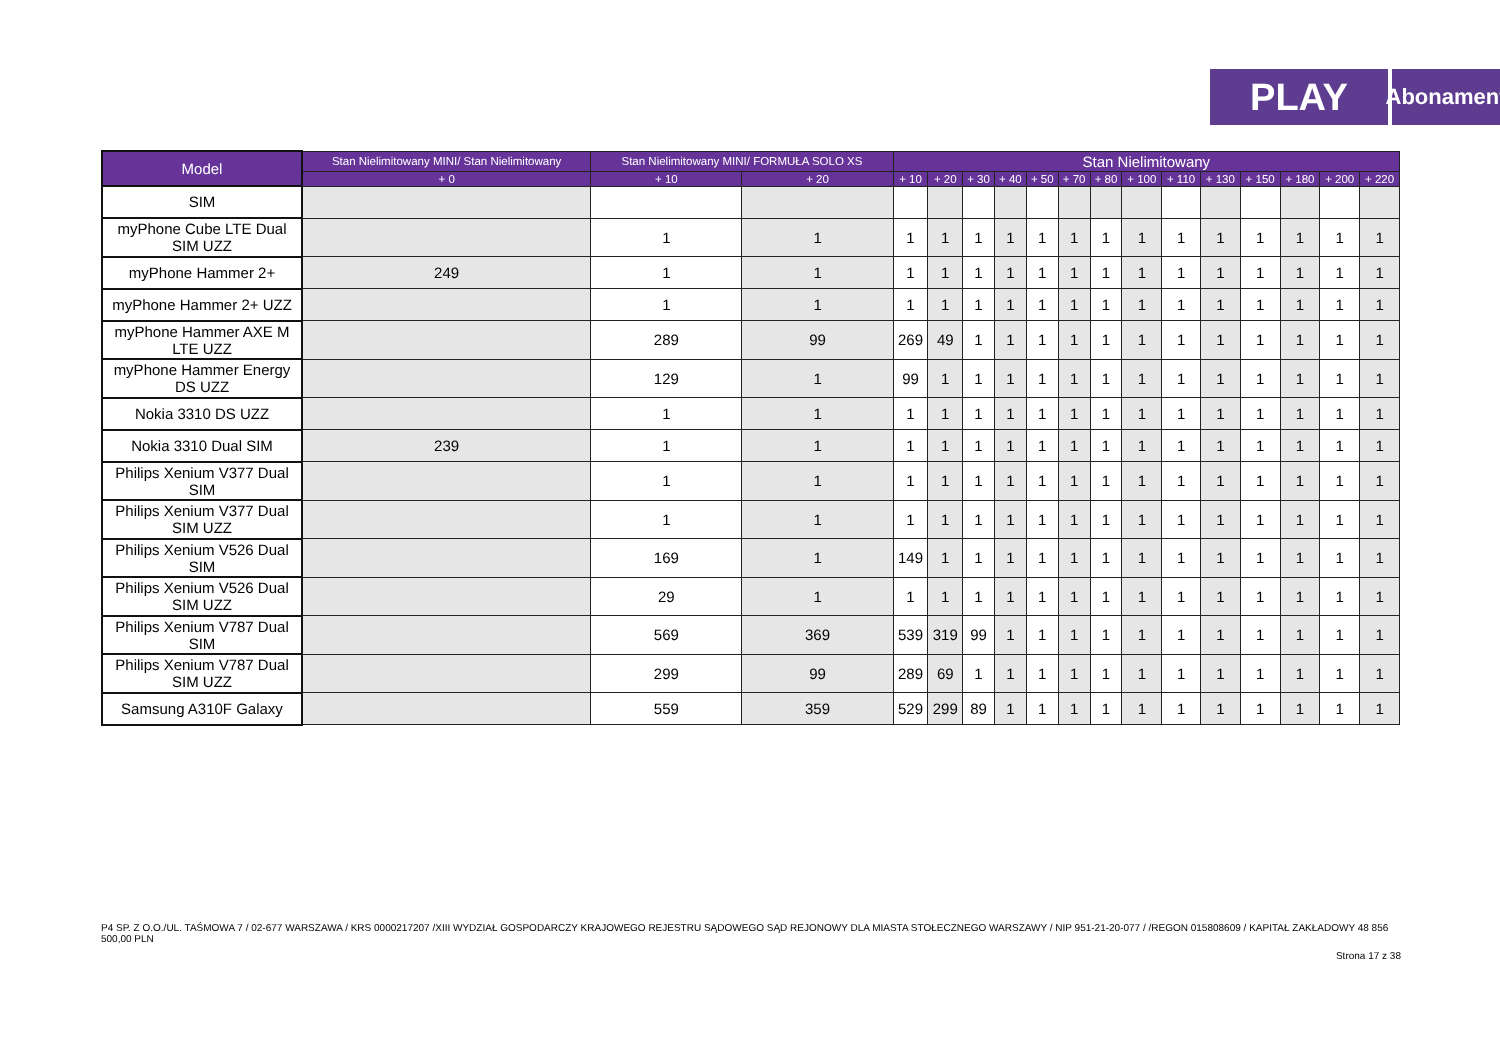PLAY
Abonament
| Model | Stan Nielimitowany MINI/ Stan Nielimitowany | Stan Nielimitowany MINI/ FORMUŁA SOLO XS | | Stan Nielimitowany | | | | | | | | | | | | | |
| --- | --- | --- | --- | --- | --- | --- | --- | --- | --- | --- | --- | --- | --- | --- | --- | --- | --- |
| | + 0 | + 10 | + 20 | + 10 | + 20 | + 30 | + 40 | + 50 | + 70 | + 80 | + 100 | + 110 | + 130 | + 150 | + 180 | + 200 | + 220 |
| SIM | | | | | | | | | | | | | | | | | |
| myPhone Cube LTE Dual SIM UZZ | | 1 | 1 | 1 | 1 | 1 | 1 | 1 | 1 | 1 | 1 | 1 | 1 | 1 | 1 | 1 | 1 |
| myPhone Hammer 2+ | 249 | 1 | 1 | 1 | 1 | 1 | 1 | 1 | 1 | 1 | 1 | 1 | 1 | 1 | 1 | 1 | 1 |
| myPhone Hammer 2+ UZZ | | 1 | 1 | 1 | 1 | 1 | 1 | 1 | 1 | 1 | 1 | 1 | 1 | 1 | 1 | 1 | 1 |
| myPhone Hammer AXE M LTE UZZ | | 289 | 99 | 269 | 49 | 1 | 1 | 1 | 1 | 1 | 1 | 1 | 1 | 1 | 1 | 1 | 1 |
| myPhone Hammer Energy DS UZZ | | 129 | 1 | 99 | 1 | 1 | 1 | 1 | 1 | 1 | 1 | 1 | 1 | 1 | 1 | 1 | 1 |
| Nokia 3310 DS UZZ | | 1 | 1 | 1 | 1 | 1 | 1 | 1 | 1 | 1 | 1 | 1 | 1 | 1 | 1 | 1 | 1 |
| Nokia 3310 Dual SIM | 239 | 1 | 1 | 1 | 1 | 1 | 1 | 1 | 1 | 1 | 1 | 1 | 1 | 1 | 1 | 1 | 1 |
| Philips Xenium V377 Dual SIM | | 1 | 1 | 1 | 1 | 1 | 1 | 1 | 1 | 1 | 1 | 1 | 1 | 1 | 1 | 1 | 1 |
| Philips Xenium V377 Dual SIM UZZ | | 1 | 1 | 1 | 1 | 1 | 1 | 1 | 1 | 1 | 1 | 1 | 1 | 1 | 1 | 1 | 1 |
| Philips Xenium V526 Dual SIM | | 169 | 1 | 149 | 1 | 1 | 1 | 1 | 1 | 1 | 1 | 1 | 1 | 1 | 1 | 1 | 1 |
| Philips Xenium V526 Dual SIM UZZ | | 29 | 1 | 1 | 1 | 1 | 1 | 1 | 1 | 1 | 1 | 1 | 1 | 1 | 1 | 1 | 1 |
| Philips Xenium V787 Dual SIM | | 569 | 369 | 539 | 319 | 99 | 1 | 1 | 1 | 1 | 1 | 1 | 1 | 1 | 1 | 1 | 1 |
| Philips Xenium V787 Dual SIM UZZ | | 299 | 99 | 289 | 69 | 1 | 1 | 1 | 1 | 1 | 1 | 1 | 1 | 1 | 1 | 1 | 1 |
| Samsung A310F Galaxy | | 559 | 359 | 529 | 299 | 89 | 1 | 1 | 1 | 1 | 1 | 1 | 1 | 1 | 1 | 1 | 1 |
P4 SP. Z O.O./UL. TAŚMOWA 7 / 02-677 WARSZAWA / KRS 0000217207 /XIII WYDZIAŁ GOSPODARCZY KRAJOWEGO REJESTRU SĄDOWEGO SĄD REJONOWY DLA MIASTA STOŁECZNEGO WARSZAWY / NIP 951-21-20-077 / /REGON 015808609 / KAPITAŁ ZAKŁADOWY 48 856 500,00 PLN
Strona 17 z 38